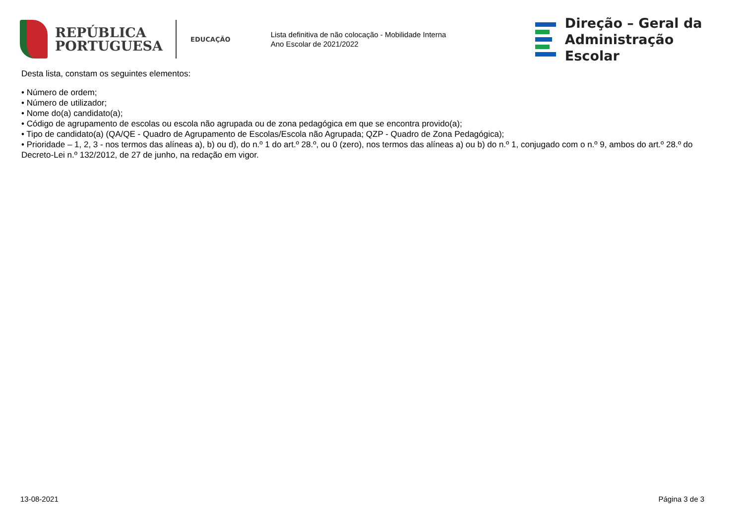REPÚBLICA
PORTUGUESA
EDUCAÇÃO
Lista definitiva de não colocação - Mobilidade Interna
Ano Escolar de 2021/2022
Direção – Geral da
Administração Escolar
Desta lista, constam os seguintes elementos:
• Número de ordem;
• Número de utilizador;
• Nome do(a) candidato(a);
• Código de agrupamento de escolas ou escola não agrupada ou de zona pedagógica em que se encontra provido(a);
• Tipo de candidato(a) (QA/QE - Quadro de Agrupamento de Escolas/Escola não Agrupada; QZP - Quadro de Zona Pedagógica);
• Prioridade – 1, 2, 3 - nos termos das alíneas a), b) ou d), do n.º 1 do art.º 28.º, ou 0 (zero), nos termos das alíneas a) ou b) do n.º 1, conjugado com o n.º 9, ambos do art.º 28.º do Decreto-Lei n.º 132/2012, de 27 de junho, na redação em vigor.
13-08-2021 Página 3 de 3